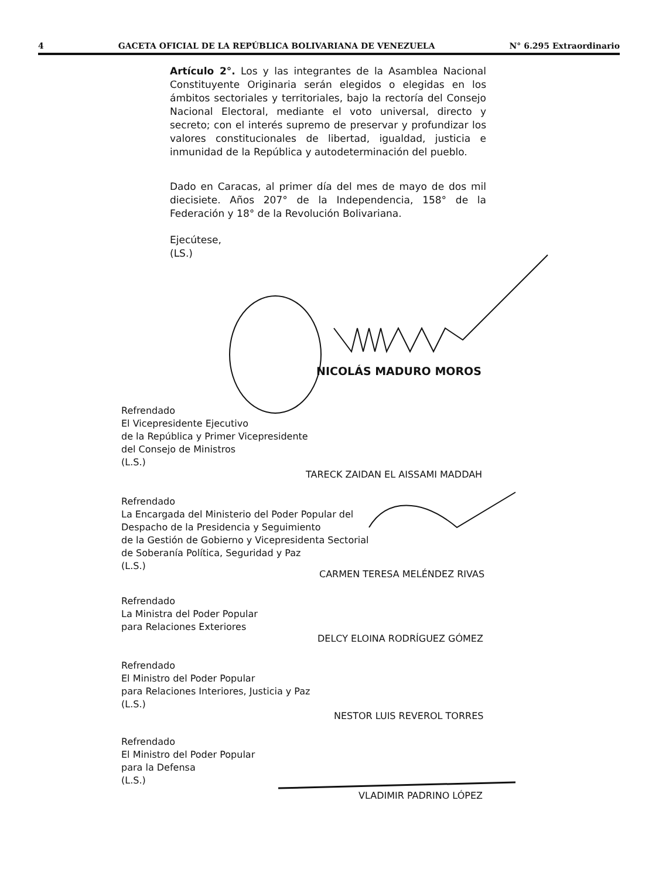4 GACETA OFICIAL DE LA REPÚBLICA BOLIVARIANA DE VENEZUELA N° 6.295 Extraordinario
Artículo 2°. Los y las integrantes de la Asamblea Nacional Constituyente Originaria serán elegidos o elegidas en los ámbitos sectoriales y territoriales, bajo la rectoría del Consejo Nacional Electoral, mediante el voto universal, directo y secreto; con el interés supremo de preservar y profundizar los valores constitucionales de libertad, igualdad, justicia e inmunidad de la República y autodeterminación del pueblo.
Dado en Caracas, al primer día del mes de mayo de dos mil diecisiete. Años 207° de la Independencia, 158° de la Federación y 18° de la Revolución Bolivariana.
Ejecútese,
(LS.)
NICOLÁS MADURO MOROS
Refrendado
El Vicepresidente Ejecutivo
de la República y Primer Vicepresidente
del Consejo de Ministros
(L.S.)
TARECK ZAIDAN EL AISSAMI MADDAH
Refrendado
La Encargada del Ministerio del Poder Popular del
Despacho de la Presidencia y Seguimiento
de la Gestión de Gobierno y Vicepresidenta Sectorial
de Soberanía Política, Seguridad y Paz
(L.S.)
CARMEN TERESA MELÉNDEZ RIVAS
Refrendado
La Ministra del Poder Popular
para Relaciones Exteriores
DELCY ELOINA RODRÍGUEZ GÓMEZ
Refrendado
El Ministro del Poder Popular
para Relaciones Interiores, Justicia y Paz
(L.S.)
NESTOR LUIS REVEROL TORRES
Refrendado
El Ministro del Poder Popular
para la Defensa
(L.S.)
VLADIMIR PADRINO LÓPEZ